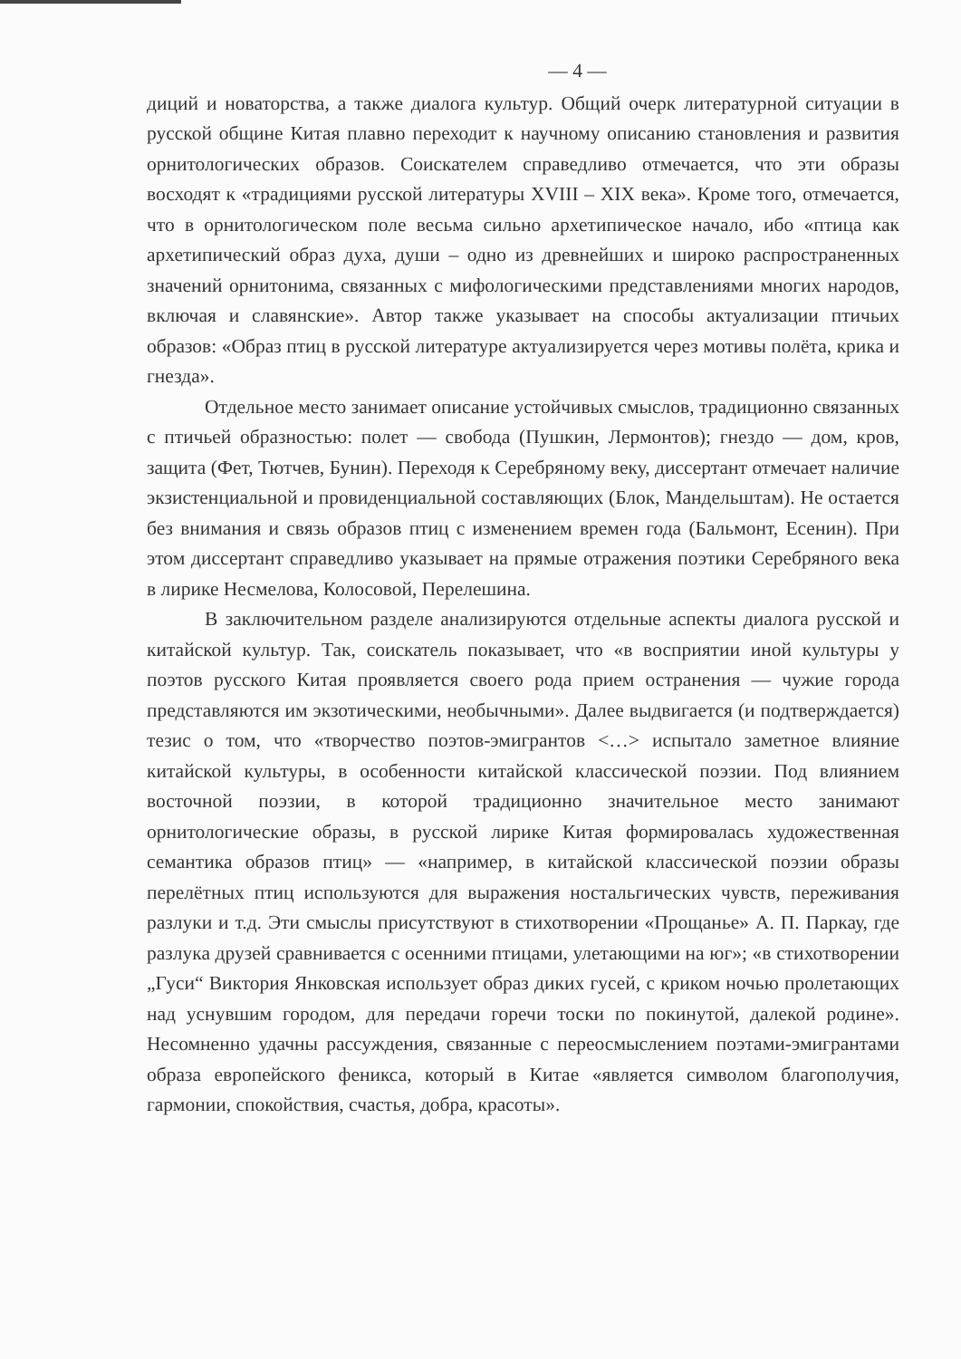— 4 —
диций и новаторства, а также диалога культур. Общий очерк литературной ситуации в русской общине Китая плавно переходит к научному описанию становления и развития орнитологических образов. Соискателем справедливо отмечается, что эти образы восходят к «традициями русской литературы XVIII – XIX века». Кроме того, отмечается, что в орнитологическом поле весьма сильно архетипическое начало, ибо «птица как архетипический образ духа, души – одно из древнейших и широко распространенных значений орнитонима, связанных с мифологическими представлениями многих народов, включая и славянские». Автор также указывает на способы актуализации птичьих образов: «Образ птиц в русской литературе актуализируется через мотивы полёта, крика и гнезда».
Отдельное место занимает описание устойчивых смыслов, традиционно связанных с птичьей образностью: полет — свобода (Пушкин, Лермонтов); гнездо — дом, кров, защита (Фет, Тютчев, Бунин). Переходя к Серебряному веку, диссертант отмечает наличие экзистенциальной и провиденциальной составляющих (Блок, Мандельштам). Не остается без внимания и связь образов птиц с изменением времен года (Бальмонт, Есенин). При этом диссертант справедливо указывает на прямые отражения поэтики Серебряного века в лирике Несмелова, Колосовой, Перелешина.
В заключительном разделе анализируются отдельные аспекты диалога русской и китайской культур. Так, соискатель показывает, что «в восприятии иной культуры у поэтов русского Китая проявляется своего рода прием остранения — чужие города представляются им экзотическими, необычными». Далее выдвигается (и подтверждается) тезис о том, что «творчество поэтов-эмигрантов <…> испытало заметное влияние китайской культуры, в особенности китайской классической поэзии. Под влиянием восточной поэзии, в которой традиционно значительное место занимают орнитологические образы, в русской лирике Китая формировалась художественная семантика образов птиц» — «например, в китайской классической поэзии образы перелётных птиц используются для выражения ностальгических чувств, переживания разлуки и т.д. Эти смыслы присутствуют в стихотворении «Прощанье» А. П. Паркау, где разлука друзей сравнивается с осенними птицами, улетающими на юг»; «в стихотворении „Гуси“ Виктория Янковская использует образ диких гусей, с криком ночью пролетающих над уснувшим городом, для передачи горечи тоски по покинутой, далекой родине». Несомненно удачны рассуждения, связанные с переосмыслением поэтами-эмигрантами образа европейского феникса, который в Китае «является символом благополучия, гармонии, спокойствия, счастья, добра, красоты».